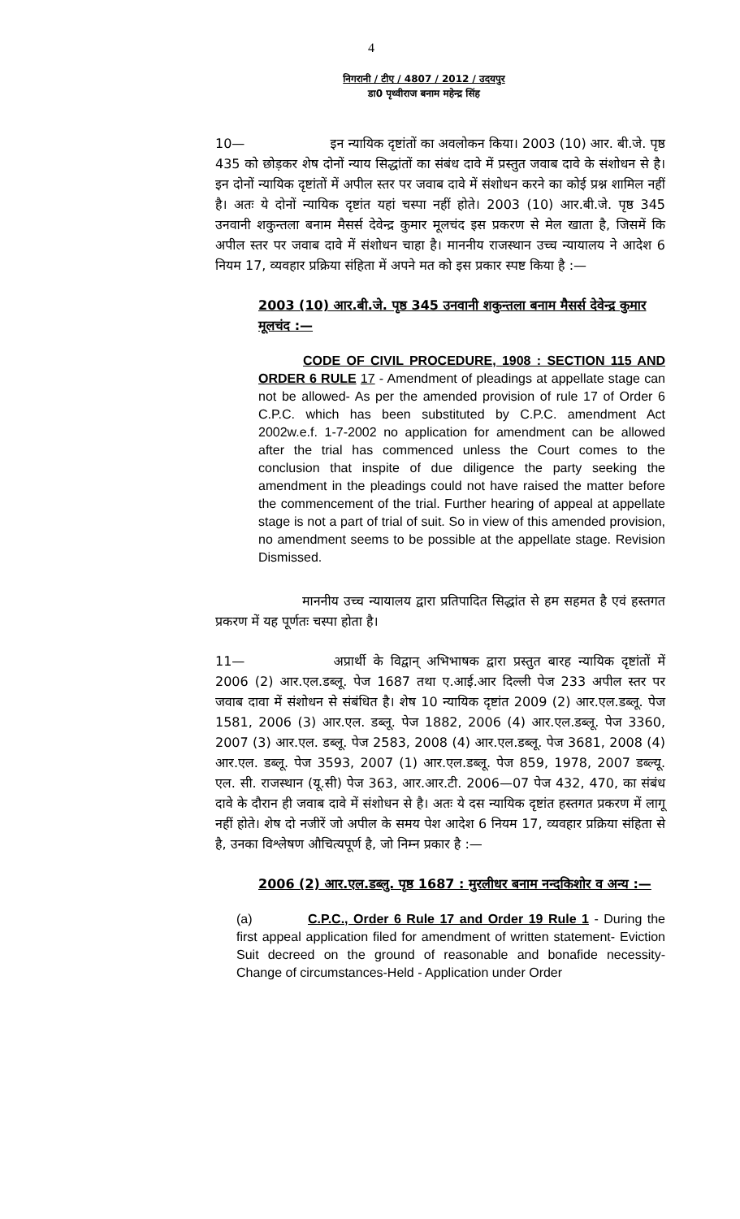4
निगरानी / टीए / 4807 / 2012 / उदयपुर
डा0 पृथ्वीराज बनाम महेन्द्र सिंह
10— इन न्यायिक दृष्टांतों का अवलोकन किया। 2003 (10) आर. बी.जे. पृष्ठ 435 को छोड़कर शेष दोनों न्याय सिद्धांतों का संबंध दावे में प्रस्तुत जवाब दावे के संशोधन से है। इन दोनों न्यायिक दृष्टांतों में अपील स्तर पर जवाब दावे में संशोधन करने का कोई प्रश्न शामिल नहीं है। अतः ये दोनों न्यायिक दृष्टांत यहां चस्पा नहीं होते। 2003 (10) आर.बी.जे. पृष्ठ 345 उनवानी शकुन्तला बनाम मैसर्स देवेन्द्र कुमार मूलचंद इस प्रकरण से मेल खाता है, जिसमें कि अपील स्तर पर जवाब दावे में संशोधन चाहा है। माननीय राजस्थान उच्च न्यायालय ने आदेश 6 नियम 17, व्यवहार प्रक्रिया संहिता में अपने मत को इस प्रकार स्पष्ट किया है :—
2003 (10) आर.बी.जे. पृष्ठ 345 उनवानी शकुन्तला बनाम मैसर्स देवेन्द्र कुमार मूलचंद :—
CODE OF CIVIL PROCEDURE, 1908 : SECTION 115 AND ORDER 6 RULE 17 - Amendment of pleadings at appellate stage can not be allowed- As per the amended provision of rule 17 of Order 6 C.P.C. which has been substituted by C.P.C. amendment Act 2002w.e.f. 1-7-2002 no application for amendment can be allowed after the trial has commenced unless the Court comes to the conclusion that inspite of due diligence the party seeking the amendment in the pleadings could not have raised the matter before the commencement of the trial. Further hearing of appeal at appellate stage is not a part of trial of suit. So in view of this amended provision, no amendment seems to be possible at the appellate stage. Revision Dismissed.
माननीय उच्च न्यायालय द्वारा प्रतिपादित सिद्धांत से हम सहमत है एवं हस्तगत प्रकरण में यह पूर्णतः चस्पा होता है।
11— अप्रार्थी के विद्वान् अभिभाषक द्वारा प्रस्तुत बारह न्यायिक दृष्टांतों में 2006 (2) आर.एल.डब्लू. पेज 1687 तथा ए.आई.आर दिल्ली पेज 233 अपील स्तर पर जवाब दावा में संशोधन से संबंधित है। शेष 10 न्यायिक दृष्टांत 2009 (2) आर.एल.डब्लू. पेज 1581, 2006 (3) आर.एल. डब्लू. पेज 1882, 2006 (4) आर.एल.डब्लू. पेज 3360, 2007 (3) आर.एल. डब्लू. पेज 2583, 2008 (4) आर.एल.डब्लू. पेज 3681, 2008 (4) आर.एल. डब्लू. पेज 3593, 2007 (1) आर.एल.डब्लू. पेज 859, 1978, 2007 डब्ल्यू. एल. सी. राजस्थान (यू.सी) पेज 363, आर.आर.टी. 2006—07 पेज 432, 470, का संबंध दावे के दौरान ही जवाब दावे में संशोधन से है। अतः ये दस न्यायिक दृष्टांत हस्तगत प्रकरण में लागू नहीं होते। शेष दो नजीरें जो अपील के समय पेश आदेश 6 नियम 17, व्यवहार प्रक्रिया संहिता से है, उनका विश्लेषण औचित्यपूर्ण है, जो निम्न प्रकार है :—
2006 (2) आर.एल.डब्लु. पृष्ठ 1687 : मुरलीधर बनाम नन्दकिशोर व अन्य :—
(a) C.P.C., Order 6 Rule 17 and Order 19 Rule 1 - During the first appeal application filed for amendment of written statement- Eviction Suit decreed on the ground of reasonable and bonafide necessity- Change of circumstances-Held - Application under Order